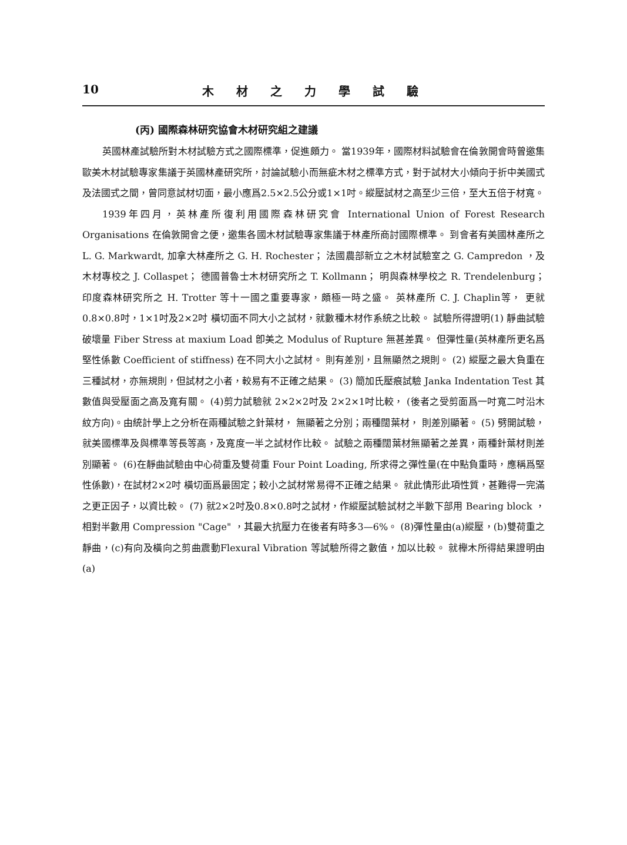10 木材之力學試驗
(丙) 國際森林研究協會木材研究組之建議
英國林產試驗所對木材試驗方式之國際標準，促進頗力。 當1939年，國際材料試驗會在倫敦開會時曾邀集歐美木材試驗專家集議于英國林產研究所，討論試驗小而無疵木材之標準方式，對于試材大小傾向于折中美國式及法國式之間，曾同意試材切面，最小應爲2.5×2.5公分或1×1吋。縱壓試材之高至少三倍，至大五倍于材寬。
1939年四月，英林產所復利用國際森林研究會 International Union of Forest Research Organisations 在倫敦開會之便，邀集各國木材試驗專家集議于林產所商討國際標準。 到會者有美國林產所之 L. G. Markwardt, 加拿大林產所之 G. H. Rochester； 法國農部新立之木材試驗室之 G. Campredon ，及木材專校之 J. Collaspet； 德國普魯士木材研究所之 T. Kollmann； 明與森林學校之 R. Trendelenburg；印度森林研究所之 H. Trotter 等十一國之重要專家，頗極一時之盛。 英林產所 C. J. Chaplin等， 更就0.8×0.8吋，1×1吋及2×2吋 橫切面不同大小之試材，就數種木材作系統之比較。 試驗所得證明(1) 靜曲試驗破壞量 Fiber Stress at maxium Load 卽美之 Modulus of Rupture 無甚差異。 但彈性量(英林產所更名爲堅性係數 Coefficient of stiffness) 在不同大小之試材。 則有差別，且無顯然之規則。 (2) 縱壓之最大負重在三種試材，亦無規則，但試材之小者，較易有不正確之結果。 (3) 簡加氏壓痕試驗 Janka Indentation Test 其數值與受壓面之高及寬有關。 (4)剪力試驗就 2×2×2吋及 2×2×1吋比較， (後者之受剪面爲一吋寬二吋沿木紋方向)。由統計學上之分析在兩種試驗之針葉材， 無顯著之分別；兩種闊葉材， 則差別顯著。 (5) 劈開試驗，就美國標準及與標準等長等高，及寬度一半之試材作比較。 試驗之兩種闊葉材無顯著之差異，兩種針葉材則差別顯著。 (6)在靜曲試驗由中心荷重及雙荷重 Four Point Loading, 所求得之彈性量(在中點負重時，應稱爲堅性係數)，在試材2×2吋 橫切面爲最固定；較小之試材常易得不正確之結果。 就此情形此項性質，甚難得一完滿之更正因子，以資比較。 (7) 就2×2吋及0.8×0.8吋之試材，作縱壓試驗試材之半數下部用 Bearing block ，相對半數用 Compression "Cage" ，其最大抗壓力在後者有時多3—6%。 (8)彈性量由(a)縱壓，(b)雙荷重之靜曲，(c)有向及橫向之剪曲震動Flexural Vibration 等試驗所得之數值，加以比較。 就櫸木所得結果證明由(a)